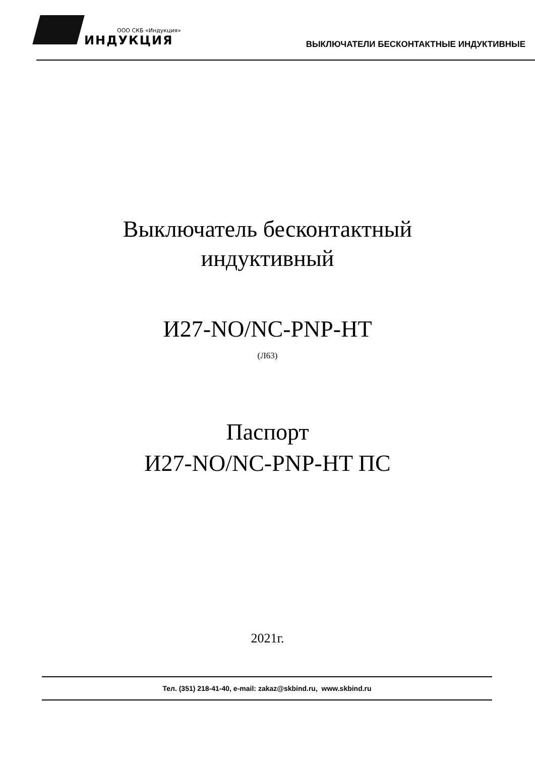ООО СКБ «Индукция»
ИНДУКЦИЯ
ВЫКЛЮЧАТЕЛИ БЕСКОНТАКТНЫЕ ИНДУКТИВНЫЕ
Выключатель бесконтактный
индуктивный
И27-NO/NC-PNP-HT
(Л63)
Паспорт
И27-NO/NC-PNP-HT ПС
2021г.
Тел. (351) 218-41-40, e-mail: zakaz@skbind.ru, www.skbind.ru